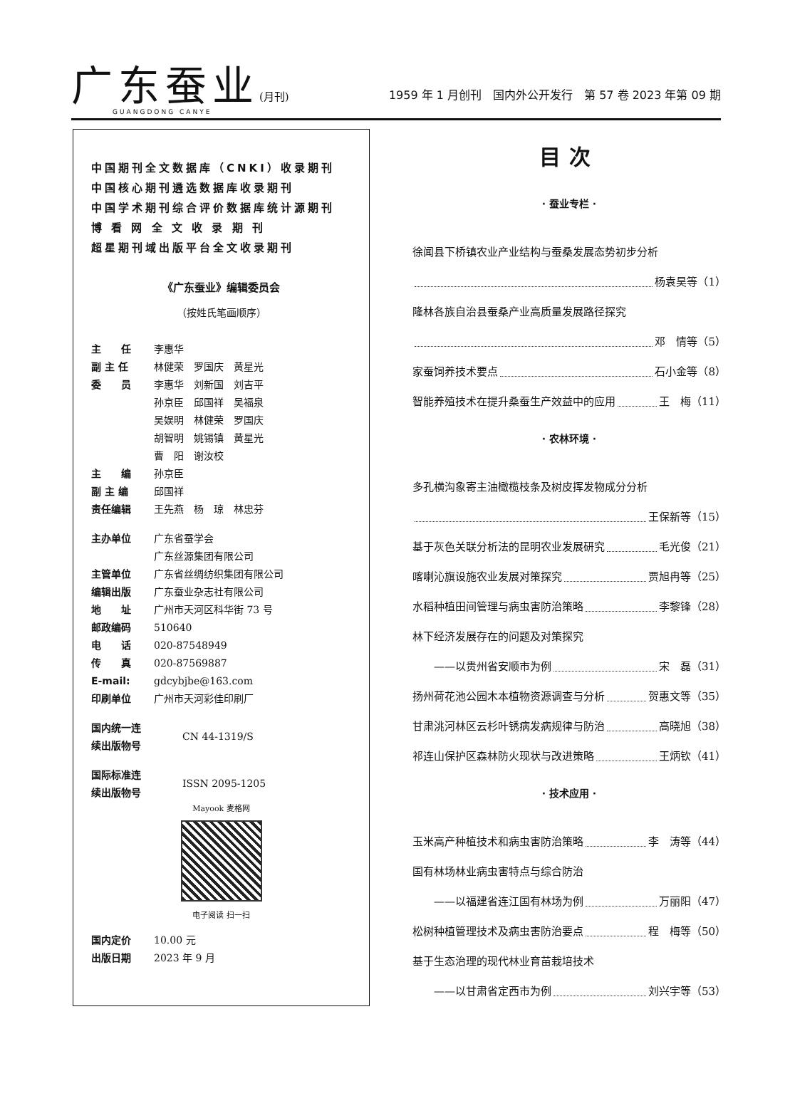广东蚕业(月刊)
GUANGDONG CANYE
1959 年 1 月创刊　国内外公开发行　第 57 卷 2023 年第 09 期
中国期刊全文数据库（CNKI）收录期刊
中国核心期刊遴选数据库收录期刊
中国学术期刊综合评价数据库统计源期刊
博 看 网 全 文 收 录 期 刊
超星期刊域出版平台全文收录期刊
《广东蚕业》编辑委员会
（按姓氏笔画顺序）
主　　任 李惠华
副 主 任 林健荣　罗国庆　黄星光
委　　员 李惠华　刘新国　刘吉平
孙京臣　邱国祥　吴福泉
吴娱明　林健荣　罗国庆
胡智明　姚锡镇　黄星光
曹　阳　谢汝校
主　　编 孙京臣
副 主 编 邱国祥
责任编辑 王先燕　杨　琼　林忠芬
主办单位 广东省蚕学会
广东丝源集团有限公司
主管单位 广东省丝绸纺织集团有限公司
编辑出版 广东蚕业杂志社有限公司
地　　址 广州市天河区科华街 73 号
邮政编码 510640
电　　话 020-87548949
传　　真 020-87569887
E-mail: gdcybjbe@163.com
印刷单位 广州市天河彩佳印刷厂
国内统一连
续出版物号 CN 44-1319/S
国际标准连
续出版物号 ISSN 2095-1205
Mayook 麦格网
电子阅读 扫一扫
国内定价 10.00 元
出版日期 2023 年 9 月
目次
· 蚕业专栏 ·
徐闻县下桥镇农业产业结构与蚕桑发展态势初步分析
杨袁昊等（1）
隆林各族自治县蚕桑产业高质量发展路径探究
邓　情等（5）
家蚕饲养技术要点 石小金等（8）
智能养殖技术在提升桑蚕生产效益中的应用 王　梅（11）
· 农林环境 ·
多孔横沟象寄主油橄榄枝条及树皮挥发物成分分析
王保新等（15）
基于灰色关联分析法的昆明农业发展研究 毛光俊（21）
喀喇沁旗设施农业发展对策探究 贾旭冉等（25）
水稻种植田间管理与病虫害防治策略 李黎锋（28）
林下经济发展存在的问题及对策探究
　　——以贵州省安顺市为例 宋　磊（31）
扬州荷花池公园木本植物资源调查与分析 贺惠文等（35）
甘肃洮河林区云杉叶锈病发病规律与防治 高晓旭（38）
祁连山保护区森林防火现状与改进策略 王炳钦（41）
· 技术应用 ·
玉米高产种植技术和病虫害防治策略 李　涛等（44）
国有林场林业病虫害特点与综合防治
　　——以福建省连江国有林场为例 万丽阳（47）
松树种植管理技术及病虫害防治要点 程　梅等（50）
基于生态治理的现代林业育苗栽培技术
　　——以甘肃省定西市为例 刘兴宇等（53）